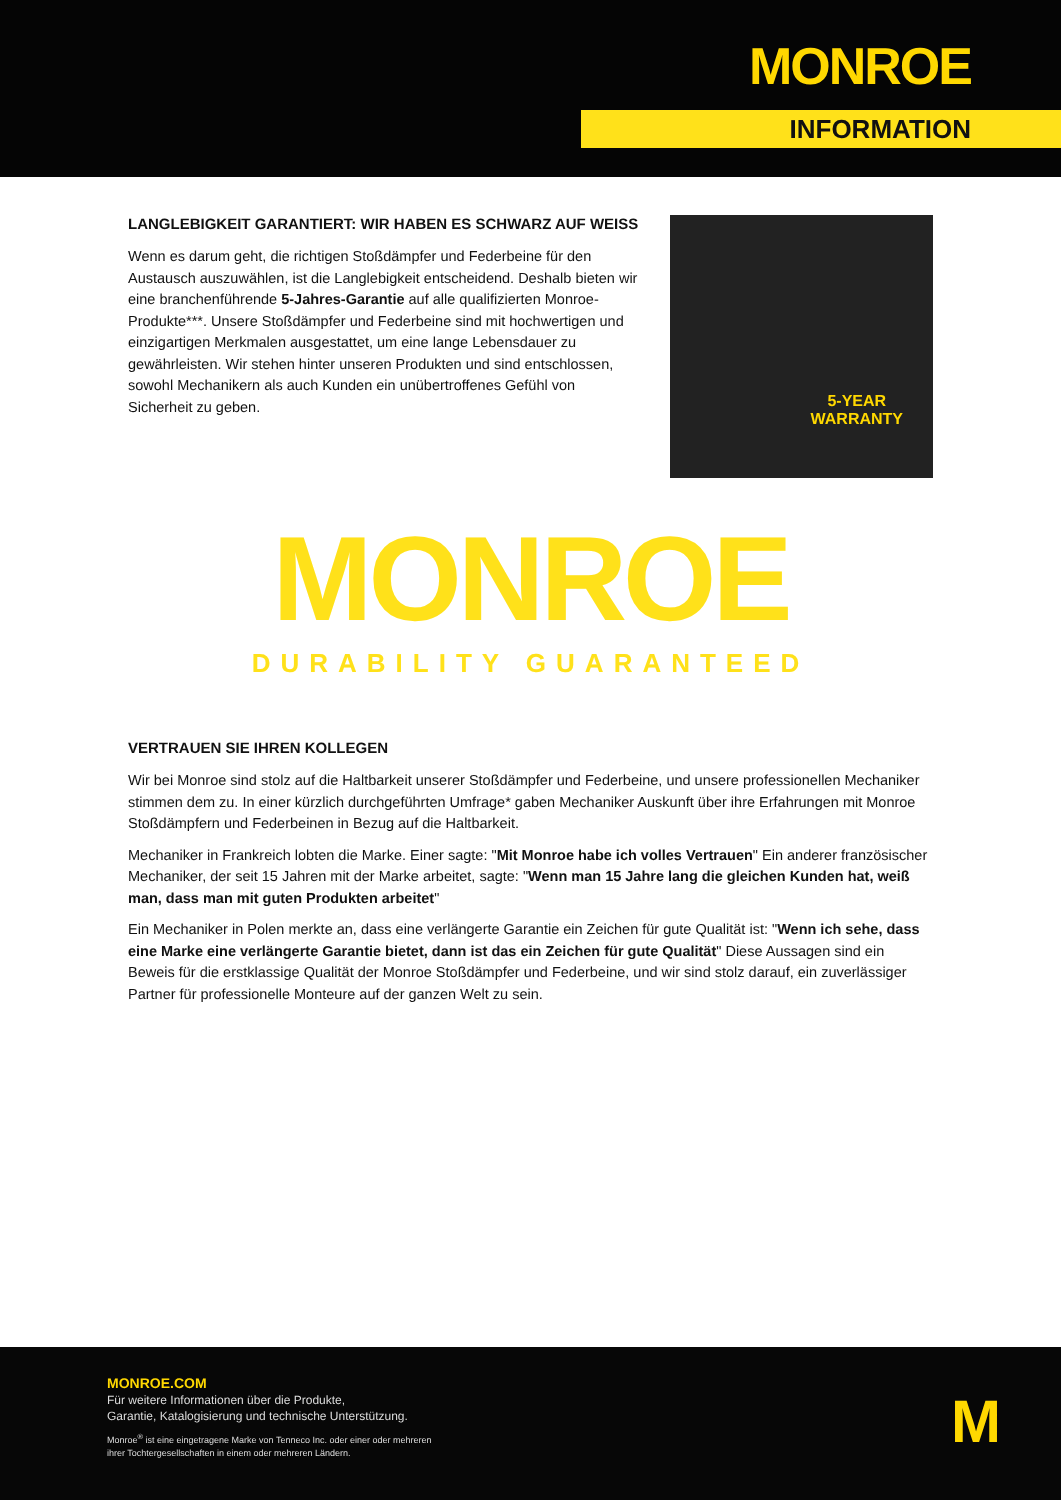MONROE
INFORMATION
LANGLEBIGKEIT GARANTIERT: WIR HABEN ES SCHWARZ AUF WEISS
Wenn es darum geht, die richtigen Stoßdämpfer und Federbeine für den Austausch auszuwählen, ist die Langlebigkeit entscheidend. Deshalb bieten wir eine branchenführende 5-Jahres-Garantie auf alle qualifizierten Monroe-Produkte***. Unsere Stoßdämpfer und Federbeine sind mit hochwertigen und einzigartigen Merkmalen ausgestattet, um eine lange Lebensdauer zu gewährleisten. Wir stehen hinter unseren Produkten und sind entschlossen, sowohl Mechanikern als auch Kunden ein unübertroffenes Gefühl von Sicherheit zu geben.
5-YEAR
WARRANTY
MONROE
DURABILITY GUARANTEED
VERTRAUEN SIE IHREN KOLLEGEN
Wir bei Monroe sind stolz auf die Haltbarkeit unserer Stoßdämpfer und Federbeine, und unsere professionellen Mechaniker stimmen dem zu. In einer kürzlich durchgeführten Umfrage* gaben Mechaniker Auskunft über ihre Erfahrungen mit Monroe Stoßdämpfern und Federbeinen in Bezug auf die Haltbarkeit.
Mechaniker in Frankreich lobten die Marke. Einer sagte: "Mit Monroe habe ich volles Vertrauen" Ein anderer französischer Mechaniker, der seit 15 Jahren mit der Marke arbeitet, sagte: "Wenn man 15 Jahre lang die gleichen Kunden hat, weiß man, dass man mit guten Produkten arbeitet"
Ein Mechaniker in Polen merkte an, dass eine verlängerte Garantie ein Zeichen für gute Qualität ist: "Wenn ich sehe, dass eine Marke eine verlängerte Garantie bietet, dann ist das ein Zeichen für gute Qualität" Diese Aussagen sind ein Beweis für die erstklassige Qualität der Monroe Stoßdämpfer und Federbeine, und wir sind stolz darauf, ein zuverlässiger Partner für professionelle Monteure auf der ganzen Welt zu sein.
MONROE.COM
Für weitere Informationen über die Produkte,
Garantie, Katalogisierung und technische Unterstützung.
Monroe<sup>®</sup> ist eine eingetragene Marke von Tenneco Inc. oder einer oder mehreren
ihrer Tochtergesellschaften in einem oder mehreren Ländern.
M